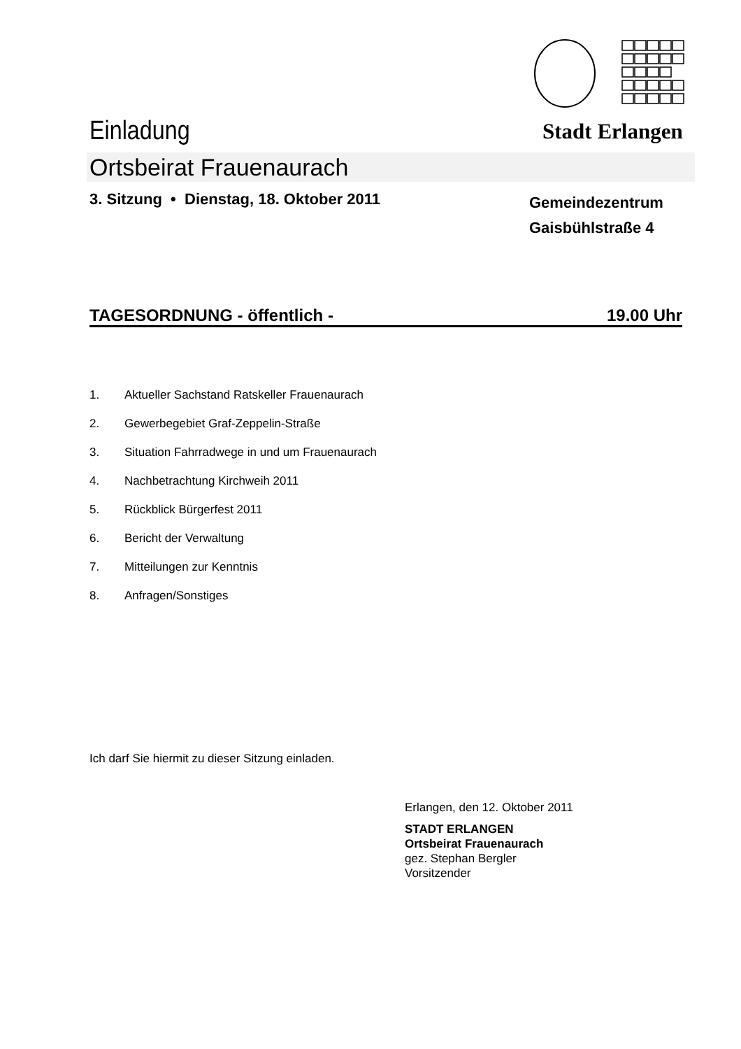Einladung Stadt Erlangen
Ortsbeirat Frauenaurach
3. Sitzung • Dienstag, 18. Oktober 2011
Gemeindezentrum
Gaisbühlstraße 4
TAGESORDNUNG - öffentlich - 19.00 Uhr
1. Aktueller Sachstand Ratskeller Frauenaurach
2. Gewerbegebiet Graf-Zeppelin-Straße
3. Situation Fahrradwege in und um Frauenaurach
4. Nachbetrachtung Kirchweih 2011
5. Rückblick Bürgerfest 2011
6. Bericht der Verwaltung
7. Mitteilungen zur Kenntnis
8. Anfragen/Sonstiges
Ich darf Sie hiermit zu dieser Sitzung einladen.
Erlangen, den 12. Oktober 2011
STADT ERLANGEN
Ortsbeirat Frauenaurach
gez. Stephan Bergler
Vorsitzender